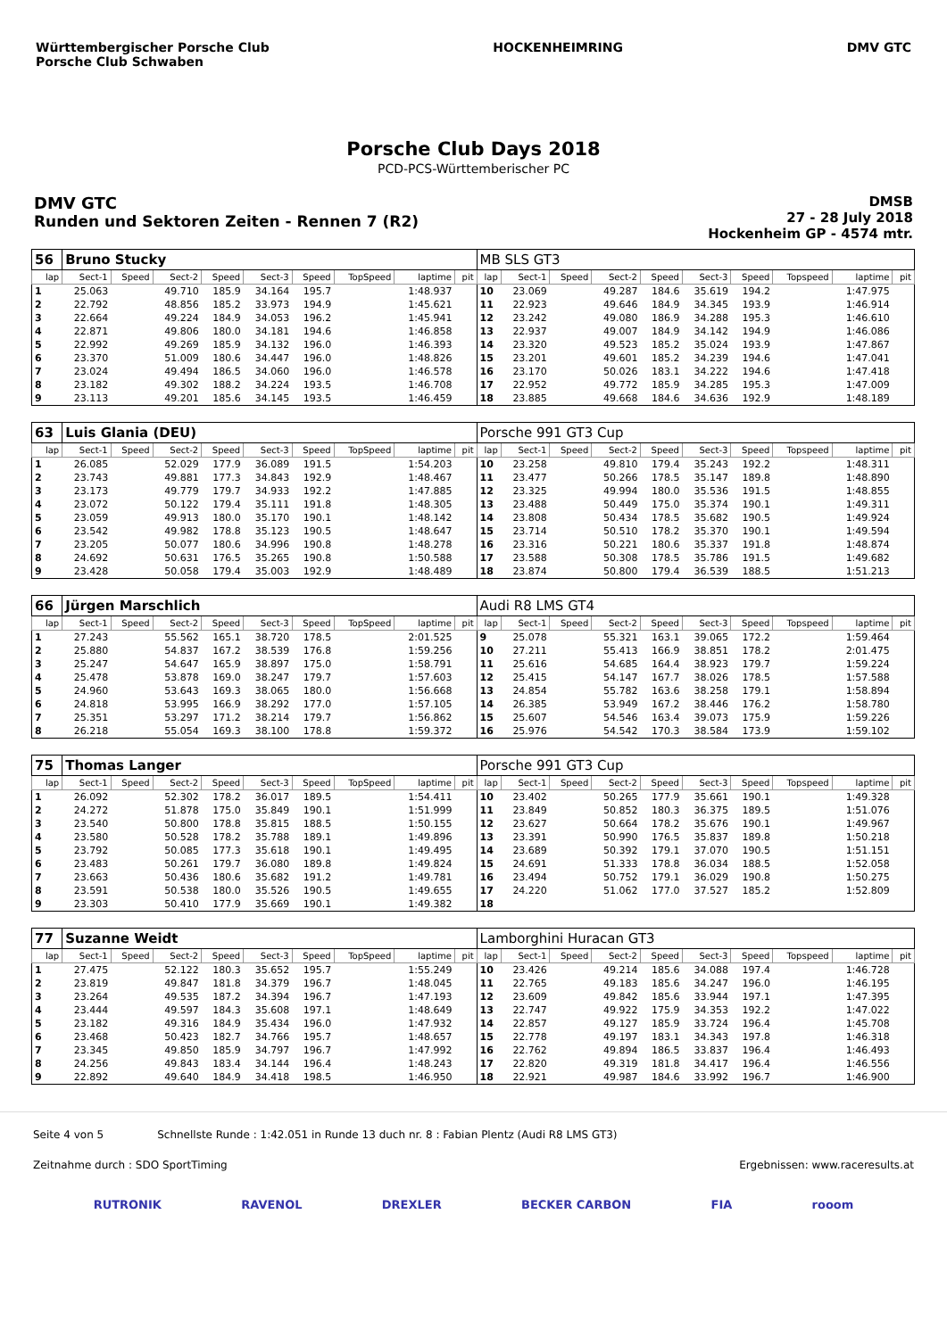Württembergischer Porsche Club
Porsche Club Schwaben
HOCKENHEIMRING DMV GTC
Porsche Club Days 2018
PCD-PCS-Württemberischer PC
DMV GTC
Runden und Sektoren Zeiten - Rennen 7 (R2)
DMSB
27 - 28 July 2018
Hockenheim GP - 4574 mtr.
| 56 | Bruno Stucky | | | | | | | | | MB SLS GT3 | | | | | | | | | |
| lap | Sect-1 | Speed | Sect-2 | Speed | Sect-3 | Speed | TopSpeed | laptime | pit | lap | Sect-1 | Speed | Sect-2 | Speed | Sect-3 | Speed | Topspeed | laptime | pit |
| 1 | 25.063 | | 49.710 | 185.9 | 34.164 | 195.7 | | 1:48.937 | | 10 | 23.069 | | 49.287 | 184.6 | 35.619 | 194.2 | | 1:47.975 | |
| 2 | 22.792 | | 48.856 | 185.2 | 33.973 | 194.9 | | 1:45.621 | | 11 | 22.923 | | 49.646 | 184.9 | 34.345 | 193.9 | | 1:46.914 | |
| 3 | 22.664 | | 49.224 | 184.9 | 34.053 | 196.2 | | 1:45.941 | | 12 | 23.242 | | 49.080 | 186.9 | 34.288 | 195.3 | | 1:46.610 | |
| 4 | 22.871 | | 49.806 | 180.0 | 34.181 | 194.6 | | 1:46.858 | | 13 | 22.937 | | 49.007 | 184.9 | 34.142 | 194.9 | | 1:46.086 | |
| 5 | 22.992 | | 49.269 | 185.9 | 34.132 | 196.0 | | 1:46.393 | | 14 | 23.320 | | 49.523 | 185.2 | 35.024 | 193.9 | | 1:47.867 | |
| 6 | 23.370 | | 51.009 | 180.6 | 34.447 | 196.0 | | 1:48.826 | | 15 | 23.201 | | 49.601 | 185.2 | 34.239 | 194.6 | | 1:47.041 | |
| 7 | 23.024 | | 49.494 | 186.5 | 34.060 | 196.0 | | 1:46.578 | | 16 | 23.170 | | 50.026 | 183.1 | 34.222 | 194.6 | | 1:47.418 | |
| 8 | 23.182 | | 49.302 | 188.2 | 34.224 | 193.5 | | 1:46.708 | | 17 | 22.952 | | 49.772 | 185.9 | 34.285 | 195.3 | | 1:47.009 | |
| 9 | 23.113 | | 49.201 | 185.6 | 34.145 | 193.5 | | 1:46.459 | | 18 | 23.885 | | 49.668 | 184.6 | 34.636 | 192.9 | | 1:48.189 | |
| 63 | Luis Glania (DEU) | | | | | | | | | Porsche 991 GT3 Cup | | | | | | | | | |
| lap | Sect-1 | Speed | Sect-2 | Speed | Sect-3 | Speed | TopSpeed | laptime | pit | lap | Sect-1 | Speed | Sect-2 | Speed | Sect-3 | Speed | Topspeed | laptime | pit |
| 1 | 26.085 | | 52.029 | 177.9 | 36.089 | 191.5 | | 1:54.203 | | 10 | 23.258 | | 49.810 | 179.4 | 35.243 | 192.2 | | 1:48.311 | |
| 2 | 23.743 | | 49.881 | 177.3 | 34.843 | 192.9 | | 1:48.467 | | 11 | 23.477 | | 50.266 | 178.5 | 35.147 | 189.8 | | 1:48.890 | |
| 3 | 23.173 | | 49.779 | 179.7 | 34.933 | 192.2 | | 1:47.885 | | 12 | 23.325 | | 49.994 | 180.0 | 35.536 | 191.5 | | 1:48.855 | |
| 4 | 23.072 | | 50.122 | 179.4 | 35.111 | 191.8 | | 1:48.305 | | 13 | 23.488 | | 50.449 | 175.0 | 35.374 | 190.1 | | 1:49.311 | |
| 5 | 23.059 | | 49.913 | 180.0 | 35.170 | 190.1 | | 1:48.142 | | 14 | 23.808 | | 50.434 | 178.5 | 35.682 | 190.5 | | 1:49.924 | |
| 6 | 23.542 | | 49.982 | 178.8 | 35.123 | 190.5 | | 1:48.647 | | 15 | 23.714 | | 50.510 | 178.2 | 35.370 | 190.1 | | 1:49.594 | |
| 7 | 23.205 | | 50.077 | 180.6 | 34.996 | 190.8 | | 1:48.278 | | 16 | 23.316 | | 50.221 | 180.6 | 35.337 | 191.8 | | 1:48.874 | |
| 8 | 24.692 | | 50.631 | 176.5 | 35.265 | 190.8 | | 1:50.588 | | 17 | 23.588 | | 50.308 | 178.5 | 35.786 | 191.5 | | 1:49.682 | |
| 9 | 23.428 | | 50.058 | 179.4 | 35.003 | 192.9 | | 1:48.489 | | 18 | 23.874 | | 50.800 | 179.4 | 36.539 | 188.5 | | 1:51.213 | |
| 66 | Jürgen Marschlich | | | | | | | | | Audi R8 LMS GT4 | | | | | | | | | |
| lap | Sect-1 | Speed | Sect-2 | Speed | Sect-3 | Speed | TopSpeed | laptime | pit | lap | Sect-1 | Speed | Sect-2 | Speed | Sect-3 | Speed | Topspeed | laptime | pit |
| 1 | 27.243 | | 55.562 | 165.1 | 38.720 | 178.5 | | 2:01.525 | | 9 | 25.078 | | 55.321 | 163.1 | 39.065 | 172.2 | | 1:59.464 | |
| 2 | 25.880 | | 54.837 | 167.2 | 38.539 | 176.8 | | 1:59.256 | | 10 | 27.211 | | 55.413 | 166.9 | 38.851 | 178.2 | | 2:01.475 | |
| 3 | 25.247 | | 54.647 | 165.9 | 38.897 | 175.0 | | 1:58.791 | | 11 | 25.616 | | 54.685 | 164.4 | 38.923 | 179.7 | | 1:59.224 | |
| 4 | 25.478 | | 53.878 | 169.0 | 38.247 | 179.7 | | 1:57.603 | | 12 | 25.415 | | 54.147 | 167.7 | 38.026 | 178.5 | | 1:57.588 | |
| 5 | 24.960 | | 53.643 | 169.3 | 38.065 | 180.0 | | 1:56.668 | | 13 | 24.854 | | 55.782 | 163.6 | 38.258 | 179.1 | | 1:58.894 | |
| 6 | 24.818 | | 53.995 | 166.9 | 38.292 | 177.0 | | 1:57.105 | | 14 | 26.385 | | 53.949 | 167.2 | 38.446 | 176.2 | | 1:58.780 | |
| 7 | 25.351 | | 53.297 | 171.2 | 38.214 | 179.7 | | 1:56.862 | | 15 | 25.607 | | 54.546 | 163.4 | 39.073 | 175.9 | | 1:59.226 | |
| 8 | 26.218 | | 55.054 | 169.3 | 38.100 | 178.8 | | 1:59.372 | | 16 | 25.976 | | 54.542 | 170.3 | 38.584 | 173.9 | | 1:59.102 | |
| 75 | Thomas Langer | | | | | | | | | Porsche 991 GT3 Cup | | | | | | | | | |
| lap | Sect-1 | Speed | Sect-2 | Speed | Sect-3 | Speed | TopSpeed | laptime | pit | lap | Sect-1 | Speed | Sect-2 | Speed | Sect-3 | Speed | Topspeed | laptime | pit |
| 1 | 26.092 | | 52.302 | 178.2 | 36.017 | 189.5 | | 1:54.411 | | 10 | 23.402 | | 50.265 | 177.9 | 35.661 | 190.1 | | 1:49.328 | |
| 2 | 24.272 | | 51.878 | 175.0 | 35.849 | 190.1 | | 1:51.999 | | 11 | 23.849 | | 50.852 | 180.3 | 36.375 | 189.5 | | 1:51.076 | |
| 3 | 23.540 | | 50.800 | 178.8 | 35.815 | 188.5 | | 1:50.155 | | 12 | 23.627 | | 50.664 | 178.2 | 35.676 | 190.1 | | 1:49.967 | |
| 4 | 23.580 | | 50.528 | 178.2 | 35.788 | 189.1 | | 1:49.896 | | 13 | 23.391 | | 50.990 | 176.5 | 35.837 | 189.8 | | 1:50.218 | |
| 5 | 23.792 | | 50.085 | 177.3 | 35.618 | 190.1 | | 1:49.495 | | 14 | 23.689 | | 50.392 | 179.1 | 37.070 | 190.5 | | 1:51.151 | |
| 6 | 23.483 | | 50.261 | 179.7 | 36.080 | 189.8 | | 1:49.824 | | 15 | 24.691 | | 51.333 | 178.8 | 36.034 | 188.5 | | 1:52.058 | |
| 7 | 23.663 | | 50.436 | 180.6 | 35.682 | 191.2 | | 1:49.781 | | 16 | 23.494 | | 50.752 | 179.1 | 36.029 | 190.8 | | 1:50.275 | |
| 8 | 23.591 | | 50.538 | 180.0 | 35.526 | 190.5 | | 1:49.655 | | 17 | 24.220 | | 51.062 | 177.0 | 37.527 | 185.2 | | 1:52.809 | |
| 9 | 23.303 | | 50.410 | 177.9 | 35.669 | 190.1 | | 1:49.382 | | 18 | | | | | | | | | |
| 77 | Suzanne Weidt | | | | | | | | | Lamborghini Huracan GT3 | | | | | | | | | |
| lap | Sect-1 | Speed | Sect-2 | Speed | Sect-3 | Speed | TopSpeed | laptime | pit | lap | Sect-1 | Speed | Sect-2 | Speed | Sect-3 | Speed | Topspeed | laptime | pit |
| 1 | 27.475 | | 52.122 | 180.3 | 35.652 | 195.7 | | 1:55.249 | | 10 | 23.426 | | 49.214 | 185.6 | 34.088 | 197.4 | | 1:46.728 | |
| 2 | 23.819 | | 49.847 | 181.8 | 34.379 | 196.7 | | 1:48.045 | | 11 | 22.765 | | 49.183 | 185.6 | 34.247 | 196.0 | | 1:46.195 | |
| 3 | 23.264 | | 49.535 | 187.2 | 34.394 | 196.7 | | 1:47.193 | | 12 | 23.609 | | 49.842 | 185.6 | 33.944 | 197.1 | | 1:47.395 | |
| 4 | 23.444 | | 49.597 | 184.3 | 35.608 | 197.1 | | 1:48.649 | | 13 | 22.747 | | 49.922 | 175.9 | 34.353 | 192.2 | | 1:47.022 | |
| 5 | 23.182 | | 49.316 | 184.9 | 35.434 | 196.0 | | 1:47.932 | | 14 | 22.857 | | 49.127 | 185.9 | 33.724 | 196.4 | | 1:45.708 | |
| 6 | 23.468 | | 50.423 | 182.7 | 34.766 | 195.7 | | 1:48.657 | | 15 | 22.778 | | 49.197 | 183.1 | 34.343 | 197.8 | | 1:46.318 | |
| 7 | 23.345 | | 49.850 | 185.9 | 34.797 | 196.7 | | 1:47.992 | | 16 | 22.762 | | 49.894 | 186.5 | 33.837 | 196.4 | | 1:46.493 | |
| 8 | 24.256 | | 49.843 | 183.4 | 34.144 | 196.4 | | 1:48.243 | | 17 | 22.820 | | 49.319 | 181.8 | 34.417 | 196.4 | | 1:46.556 | |
| 9 | 22.892 | | 49.640 | 184.9 | 34.418 | 198.5 | | 1:46.950 | | 18 | 22.921 | | 49.987 | 184.6 | 33.992 | 196.7 | | 1:46.900 | |
Seite 4 von 5 Schnellste Runde : 1:42.051 in Runde 13 duch nr. 8 : Fabian Plentz (Audi R8 LMS GT3)
Zeitnahme durch : SDO SportTiming Ergebnissen: www.raceresults.at
RUTRONIK RAVENOL DREXLER BECKER CARBON FIA rooom